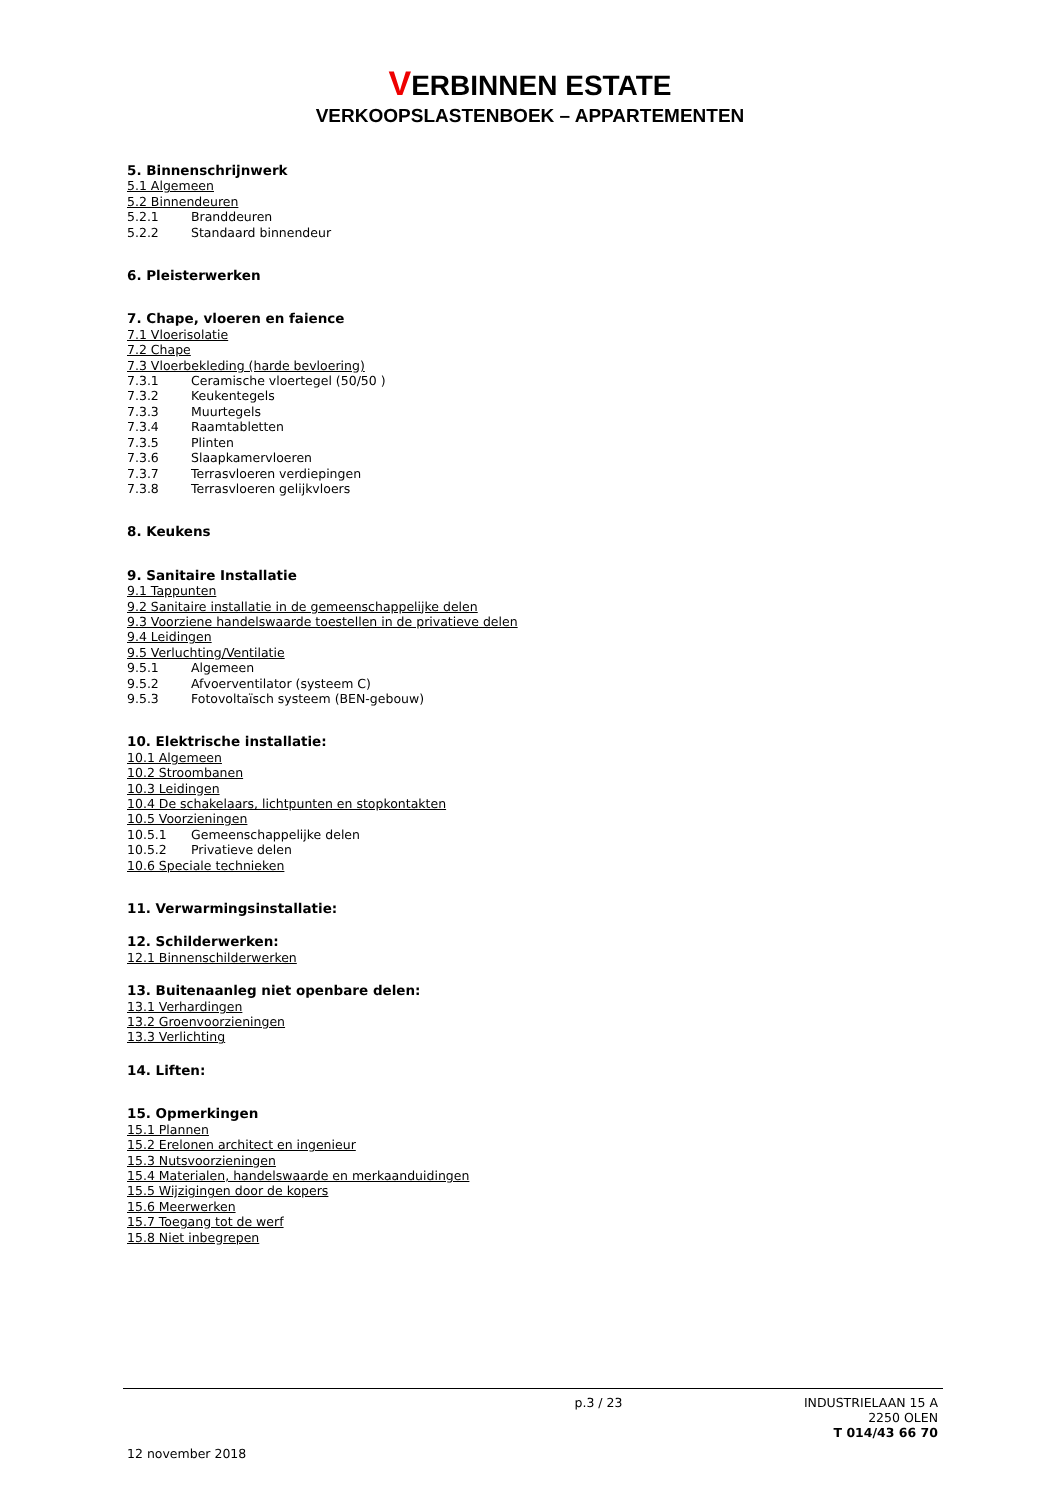VERBINNEN ESTATE
VERKOOPSLASTENBOEK – APPARTEMENTEN
5. Binnenschrijnwerk
5.1 Algemeen
5.2 Binnendeuren
5.2.1 Branddeuren
5.2.2 Standaard binnendeur
6. Pleisterwerken
7. Chape, vloeren en faience
7.1 Vloerisolatie
7.2 Chape
7.3 Vloerbekleding (harde bevloering)
7.3.1 Ceramische vloertegel (50/50 )
7.3.2 Keukentegels
7.3.3 Muurtegels
7.3.4 Raamtabletten
7.3.5 Plinten
7.3.6 Slaapkamervloeren
7.3.7 Terrasvloeren verdiepingen
7.3.8 Terrasvloeren gelijkvloers
8. Keukens
9. Sanitaire Installatie
9.1 Tappunten
9.2 Sanitaire installatie in de gemeenschappelijke delen
9.3 Voorziene handelswaarde toestellen in de privatieve delen
9.4 Leidingen
9.5 Verluchting/Ventilatie
9.5.1 Algemeen
9.5.2 Afvoerventilator (systeem C)
9.5.3 Fotovoltaïsch systeem (BEN-gebouw)
10. Elektrische installatie:
10.1 Algemeen
10.2 Stroombanen
10.3 Leidingen
10.4 De schakelaars, lichtpunten en stopkontakten
10.5 Voorzieningen
10.5.1 Gemeenschappelijke delen
10.5.2 Privatieve delen
10.6 Speciale technieken
11. Verwarmingsinstallatie:
12. Schilderwerken:
12.1 Binnenschilderwerken
13. Buitenaanleg niet openbare delen:
13.1 Verhardingen
13.2 Groenvoorzieningen
13.3 Verlichting
14. Liften:
15. Opmerkingen
15.1 Plannen
15.2 Erelonen architect en ingenieur
15.3 Nutsvoorzieningen
15.4 Materialen, handelswaarde en merkaanduidingen
15.5 Wijzigingen door de kopers
15.6 Meerwerken
15.7 Toegang tot de werf
15.8 Niet inbegrepen
p.3 / 23
INDUSTRIELAAN 15 A
2250 OLEN
T 014/43 66 70
12 november 2018